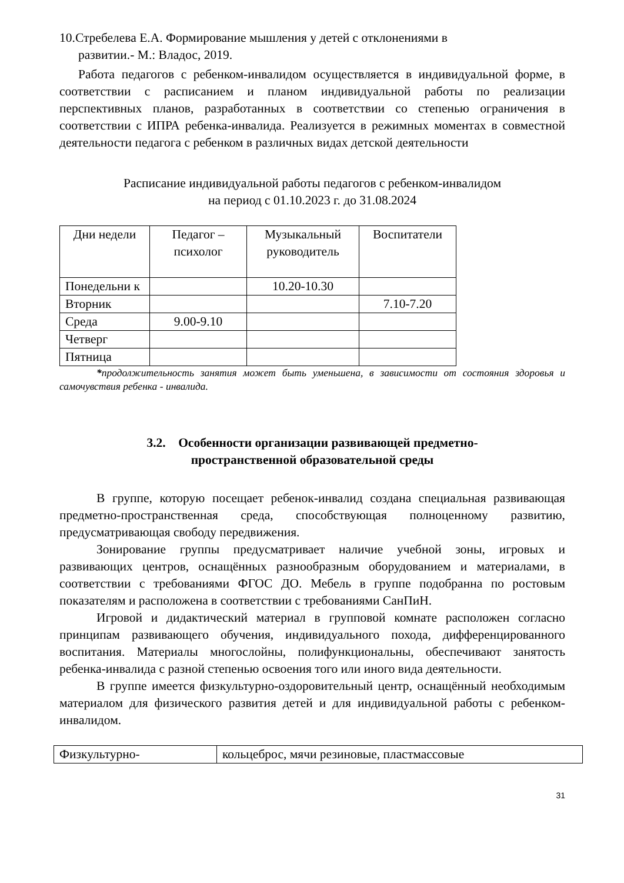10.Стребелева Е.А. Формирование мышления у детей с отклонениями в
развитии.- М.: Владос, 2019.
Работа педагогов с ребенком-инвалидом осуществляется в индивидуальной форме, в соответствии с расписанием и планом индивидуальной работы по реализации перспективных планов, разработанных в соответствии со степенью ограничения в соответствии с ИПРА ребенка-инвалида. Реализуется в режимных моментах в совместной деятельности педагога с ребенком в различных видах детской деятельности
Расписание индивидуальной работы педагогов с ребенком-инвалидом
на период с 01.10.2023 г. до 31.08.2024
| Дни недели | Педагог – психолог | Музыкальный руководитель | Воспитатели |
| Понедельни к | | 10.20-10.30 | |
| Вторник | | | 7.10-7.20 |
| Среда | 9.00-9.10 | | |
| Четверг | | | |
| Пятница | | | |
*продолжительность занятия может быть уменьшена, в зависимости от состояния здоровья и самочувствия ребенка - инвалида.
3.2. Особенности организации развивающей предметно-
пространственной образовательной среды
В группе, которую посещает ребенок-инвалид создана специальная развивающая предметно-пространственная среда, способствующая полноценному развитию, предусматривающая свободу передвижения.
Зонирование группы предусматривает наличие учебной зоны, игровых и развивающих центров, оснащённых разнообразным оборудованием и материалами, в соответствии с требованиями ФГОС ДО. Мебель в группе подобранна по ростовым показателям и расположена в соответствии с требованиями СанПиН.
Игровой и дидактический материал в групповой комнате расположен согласно принципам развивающего обучения, индивидуального похода, дифференцированного воспитания. Материалы многослойны, полифункциональны, обеспечивают занятость ребенка-инвалида с разной степенью освоения того или иного вида деятельности.
В группе имеется физкультурно-оздоровительный центр, оснащённый необходимым материалом для физического развития детей и для индивидуальной работы с ребенком-инвалидом.
| Физкультурно- | кольцеброс, мячи резиновые, пластмассовые |
31